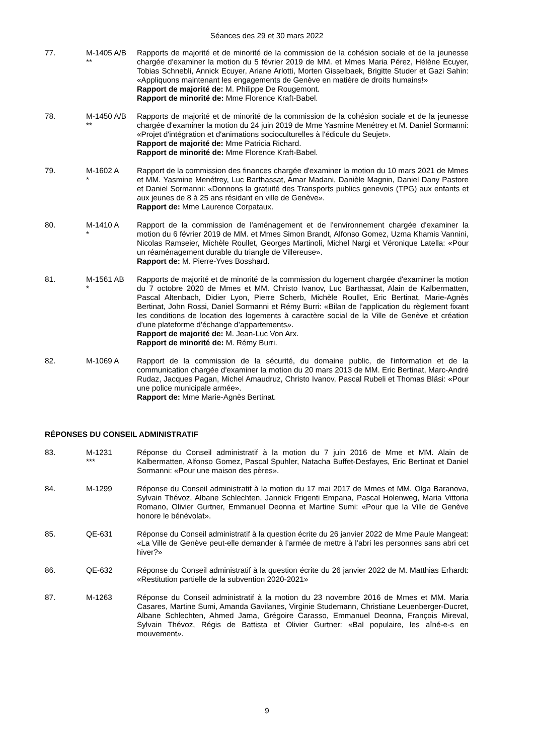Séances des 29 et 30 mars 2022
77. M-1405 A/B
**
Rapports de majorité et de minorité de la commission de la cohésion sociale et de la jeunesse chargée d'examiner la motion du 5 février 2019 de MM. et Mmes Maria Pérez, Hélène Ecuyer, Tobias Schnebli, Annick Ecuyer, Ariane Arlotti, Morten Gisselbaek, Brigitte Studer et Gazi Sahin: «Appliquons maintenant les engagements de Genève en matière de droits humains!»
Rapport de majorité de: M. Philippe De Rougemont.
Rapport de minorité de: Mme Florence Kraft-Babel.
78. M-1450 A/B
**
Rapports de majorité et de minorité de la commission de la cohésion sociale et de la jeunesse chargée d'examiner la motion du 24 juin 2019 de Mme Yasmine Menétrey et M. Daniel Sormanni: «Projet d'intégration et d'animations socioculturelles à l'édicule du Seujet».
Rapport de majorité de: Mme Patricia Richard.
Rapport de minorité de: Mme Florence Kraft-Babel.
79. M-1602 A
*
Rapport de la commission des finances chargée d'examiner la motion du 10 mars 2021 de Mmes et MM. Yasmine Menétrey, Luc Barthassat, Amar Madani, Danièle Magnin, Daniel Dany Pastore et Daniel Sormanni: «Donnons la gratuité des Transports publics genevois (TPG) aux enfants et aux jeunes de 8 à 25 ans résidant en ville de Genève».
Rapport de: Mme Laurence Corpataux.
80. M-1410 A
*
Rapport de la commission de l'aménagement et de l'environnement chargée d'examiner la motion du 6 février 2019 de MM. et Mmes Simon Brandt, Alfonso Gomez, Uzma Khamis Vannini, Nicolas Ramseier, Michèle Roullet, Georges Martinoli, Michel Nargi et Véronique Latella: «Pour un réaménagement durable du triangle de Villereuse».
Rapport de: M. Pierre-Yves Bosshard.
81. M-1561 AB
*
Rapports de majorité et de minorité de la commission du logement chargée d'examiner la motion du 7 octobre 2020 de Mmes et MM. Christo Ivanov, Luc Barthassat, Alain de Kalbermatten, Pascal Altenbach, Didier Lyon, Pierre Scherb, Michèle Roullet, Eric Bertinat, Marie-Agnès Bertinat, John Rossi, Daniel Sormanni et Rémy Burri: «Bilan de l’application du règlement fixant les conditions de location des logements à caractère social de la Ville de Genève et création d’une plateforme d’échange d’appartements».
Rapport de majorité de: M. Jean-Luc Von Arx.
Rapport de minorité de: M. Rémy Burri.
82. M-1069 A Rapport de la commission de la sécurité, du domaine public, de l'information et de la communication chargée d'examiner la motion du 20 mars 2013 de MM. Eric Bertinat, Marc-André Rudaz, Jacques Pagan, Michel Amaudruz, Christo Ivanov, Pascal Rubeli et Thomas Bläsi: «Pour une police municipale armée».
Rapport de: Mme Marie-Agnès Bertinat.
RÉPONSES DU CONSEIL ADMINISTRATIF
83. M-1231
***
Réponse du Conseil administratif à la motion du 7 juin 2016 de Mme et MM. Alain de Kalbermatten, Alfonso Gomez, Pascal Spuhler, Natacha Buffet-Desfayes, Eric Bertinat et Daniel Sormanni: «Pour une maison des pères».
84. M-1299 Réponse du Conseil administratif à la motion du 17 mai 2017 de Mmes et MM. Olga Baranova, Sylvain Thévoz, Albane Schlechten, Jannick Frigenti Empana, Pascal Holenweg, Maria Vittoria Romano, Olivier Gurtner, Emmanuel Deonna et Martine Sumi: «Pour que la Ville de Genève honore le bénévolat».
85. QE-631 Réponse du Conseil administratif à la question écrite du 26 janvier 2022 de Mme Paule Mangeat: «La Ville de Genève peut-elle demander à l’armée de mettre à l’abri les personnes sans abri cet hiver?»
86. QE-632 Réponse du Conseil administratif à la question écrite du 26 janvier 2022 de M. Matthias Erhardt: «Restitution partielle de la subvention 2020-2021»
87. M-1263 Réponse du Conseil administratif à la motion du 23 novembre 2016 de Mmes et MM. Maria Casares, Martine Sumi, Amanda Gavilanes, Virginie Studemann, Christiane Leuenberger-Ducret, Albane Schlechten, Ahmed Jama, Grégoire Carasso, Emmanuel Deonna, François Mireval, Sylvain Thévoz, Régis de Battista et Olivier Gurtner: «Bal populaire, les aîné-e-s en mouvement».
9